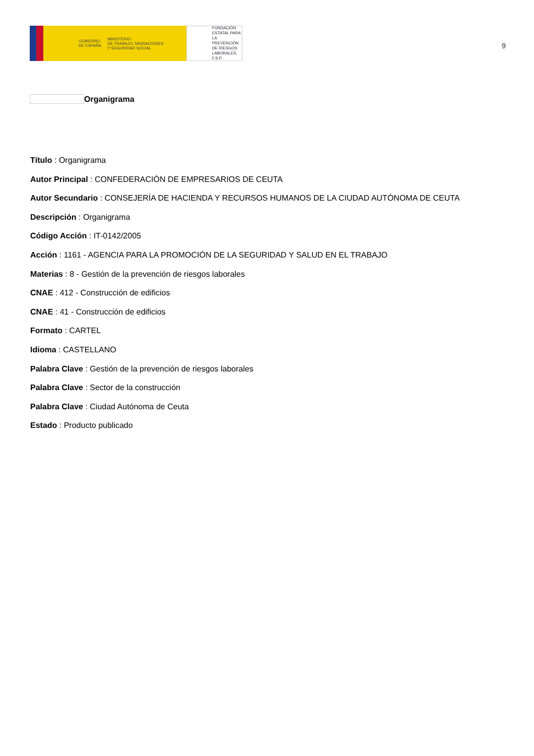GOBIERNO
DE ESPAÑA
MINISTERIO
DE TRABAJO, MIGRACIONES
Y SEGURIDAD SOCIAL
FUNDACIÓN
ESTATAL PARA
LA PREVENCIÓN
DE RIESGOS
LABORALES, F.S.P.
9
Organigrama
Título : Organigrama
Autor Principal : CONFEDERACIÓN DE EMPRESARIOS DE CEUTA
Autor Secundario : CONSEJERÍA DE HACIENDA Y RECURSOS HUMANOS DE LA CIUDAD AUTÓNOMA DE CEUTA
Descripción : Organigrama
Código Acción : IT-0142/2005
Acción : 1161 - AGENCIA PARA LA PROMOCIÓN DE LA SEGURIDAD Y SALUD EN EL TRABAJO
Materias : 8 - Gestión de la prevención de riesgos laborales
CNAE : 412 - Construcción de edificios
CNAE : 41 - Construcción de edificios
Formato : CARTEL
Idioma : CASTELLANO
Palabra Clave : Gestión de la prevención de riesgos laborales
Palabra Clave : Sector de la construcción
Palabra Clave : Ciudad Autónoma de Ceuta
Estado : Producto publicado